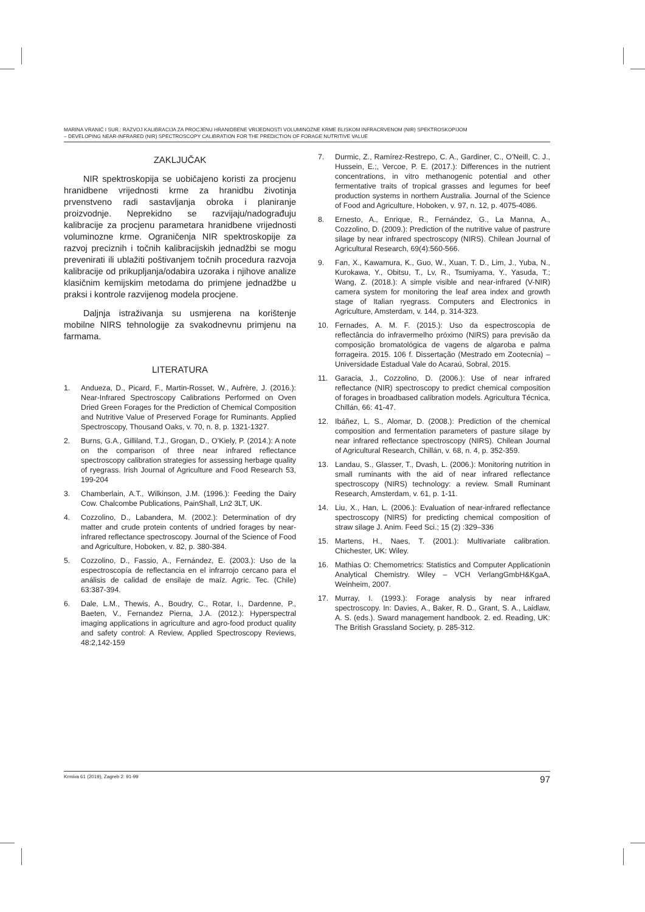MARINA VRANIĆ I SUR.: RAZVOJ KALIBRACIJA ZA PROCJENU HRANIDBENE VRIJEDNOSTI VOLUMINOZNE KRME BLISKOM INFRACRVENOM (NIR) SPEKTROSKOPIJOM
– DEVELOPING NEAR-INFRARED (NIR) SPECTROSCOPY CALIBRATION FOR THE PREDICTION OF FORAGE NUTRITIVE VALUE
ZAKLJUČAK
NIR spektroskopija se uobičajeno koristi za procjenu hranidbene vrijednosti krme za hranidbu životinja prvenstveno radi sastavljanja obroka i planiranje proizvodnje. Neprekidno se razvijaju/nadograđuju kalibracije za procjenu parametara hranidbene vrijednosti voluminozne krme. Ograničenja NIR spektroskopije za razvoj preciznih i točnih kalibracijskih jednadžbi se mogu prevenirati ili ublažiti poštivanjem točnih procedura razvoja kalibracije od prikupljanja/odabira uzoraka i njihove analize klasičnim kemijskim metodama do primjene jednadžbe u praksi i kontrole razvijenog modela procjene.
Daljnja istraživanja su usmjerena na korištenje mobilne NIRS tehnologije za svakodnevnu primjenu na farmama.
LITERATURA
1. Andueza, D., Picard, F., Martin-Rosset, W., Aufrѐre, J. (2016.): Near-Infrared Spectroscopy Calibrations Performed on Oven Dried Green Forages for the Prediction of Chemical Composition and Nutritive Value of Preserved Forage for Ruminants. Applied Spectroscopy, Thousand Oaks, v. 70, n. 8, p. 1321-1327.
2. Burns, G.A., Gilliland, T.J., Grogan, D., O’Kiely, P. (2014.): A note on the comparison of three near infrared reflectance spectroscopy calibration strategies for assessing herbage quality of ryegrass. Irish Journal of Agriculture and Food Research 53, 199-204
3. Chamberlain, A.T., Wilkinson, J.M. (1996.): Feeding the Dairy Cow. Chalcombe Publications, PainShall, Ln2 3LT, UK.
4. Cozzolino, D., Labandera, M. (2002.): Determination of dry matter and crude protein contents of undried forages by near-infrared reflectance spectroscopy. Journal of the Science of Food and Agriculture, Hoboken, v. 82, p. 380-384.
5. Cozzolino, D., Fassio, A., Fernández, E. (2003.): Uso de la espectroscopía de reflectancia en el infrarrojo cercano para el análisis de calidad de ensilaje de maíz. Agric. Tec. (Chile) 63:387-394.
6. Dale, L.M., Thewis, A., Boudry, C., Rotar, I., Dardenne, P., Baeten, V., Fernandez Pierna, J.A. (2012.): Hyperspectral imaging applications in agriculture and agro-food product quality and safety control: A Review, Applied Spectroscopy Reviews, 48:2,142-159
7. Durmic, Z., Ramírez-Restrepo, C. A., Gardiner, C., O’Neill, C. J., Hussein, E.;, Vercoe, P. E. (2017.): Differences in the nutrient concentrations, in vitro methanogenic potential and other fermentative traits of tropical grasses and legumes for beef production systems in northern Australia. Journal of the Science of Food and Agriculture, Hoboken, v. 97, n. 12, p. 4075-4086.
8. Ernesto, A., Enrique, R., Fernández, G., La Manna, A., Cozzolino, D. (2009.): Prediction of the nutritive value of pastrure silage by near infrared spectroscopy (NIRS). Chilean Journal of Agricultural Research, 69(4):560-566.
9. Fan, X., Kawamura, K., Guo, W., Xuan, T. D., Lim, J., Yuba, N., Kurokawa, Y., Obitsu, T., Lv, R., Tsumiyama, Y., Yasuda, T.; Wang, Z. (2018.): A simple visible and near-infrared (V-NIR) camera system for monitoring the leaf area index and growth stage of Italian ryegrass. Computers and Electronics in Agriculture, Amsterdam, v. 144, p. 314-323.
10. Fernades, A. M. F. (2015.): Uso da espectroscopia de reflectância do infravermelho próximo (NIRS) para previsão da composição bromatológica de vagens de algaroba e palma forrageira. 2015. 106 f. Dissertação (Mestrado em Zootecnia) – Universidade Estadual Vale do Acaraú, Sobral, 2015.
11. Garacia, J., Cozzolino, D. (2006.): Use of near infrared reflectance (NIR) spectroscopy to predict chemical composition of forages in broadbased calibration models. Agricultura Técnica, Chillán, 66: 41-47.
12. Ibáñez, L. S., Alomar, D. (2008.): Prediction of the chemical composition and fermentation parameters of pasture silage by near infrared reflectance spectroscopy (NIRS). Chilean Journal of Agricultural Research, Chillán, v. 68, n. 4, p. 352-359.
13. Landau, S., Glasser, T., Dvash, L. (2006.): Monitoring nutrition in small ruminants with the aid of near infrared reflectance spectroscopy (NIRS) technology: a review. Small Ruminant Research, Amsterdam, v. 61, p. 1-11.
14. Liu, X., Han, L. (2006.): Evaluation of near-infrared reflectance spectroscopy (NIRS) for predicting chemical composition of straw silage J. Anim. Feed Sci.; 15 (2) :329–336
15. Martens, H., Naes, T. (2001.): Multivariate calibration. Chichester, UK: Wiley.
16. Mathias O: Chemometrics: Statistics and Computer Applicationin Analytical Chemistry. Wiley – VCH VerlangGmbH&KgaA, Weinheim, 2007.
17. Murray, I. (1993.): Forage analysis by near infrared spectroscopy. In: Davies, A., Baker, R. D., Grant, S. A., Laidlaw, A. S. (eds.). Sward management handbook. 2. ed. Reading, UK: The British Grassland Society, p. 285-312.
Krmiva 61 (2019), Zagreb 2: 91-99 97